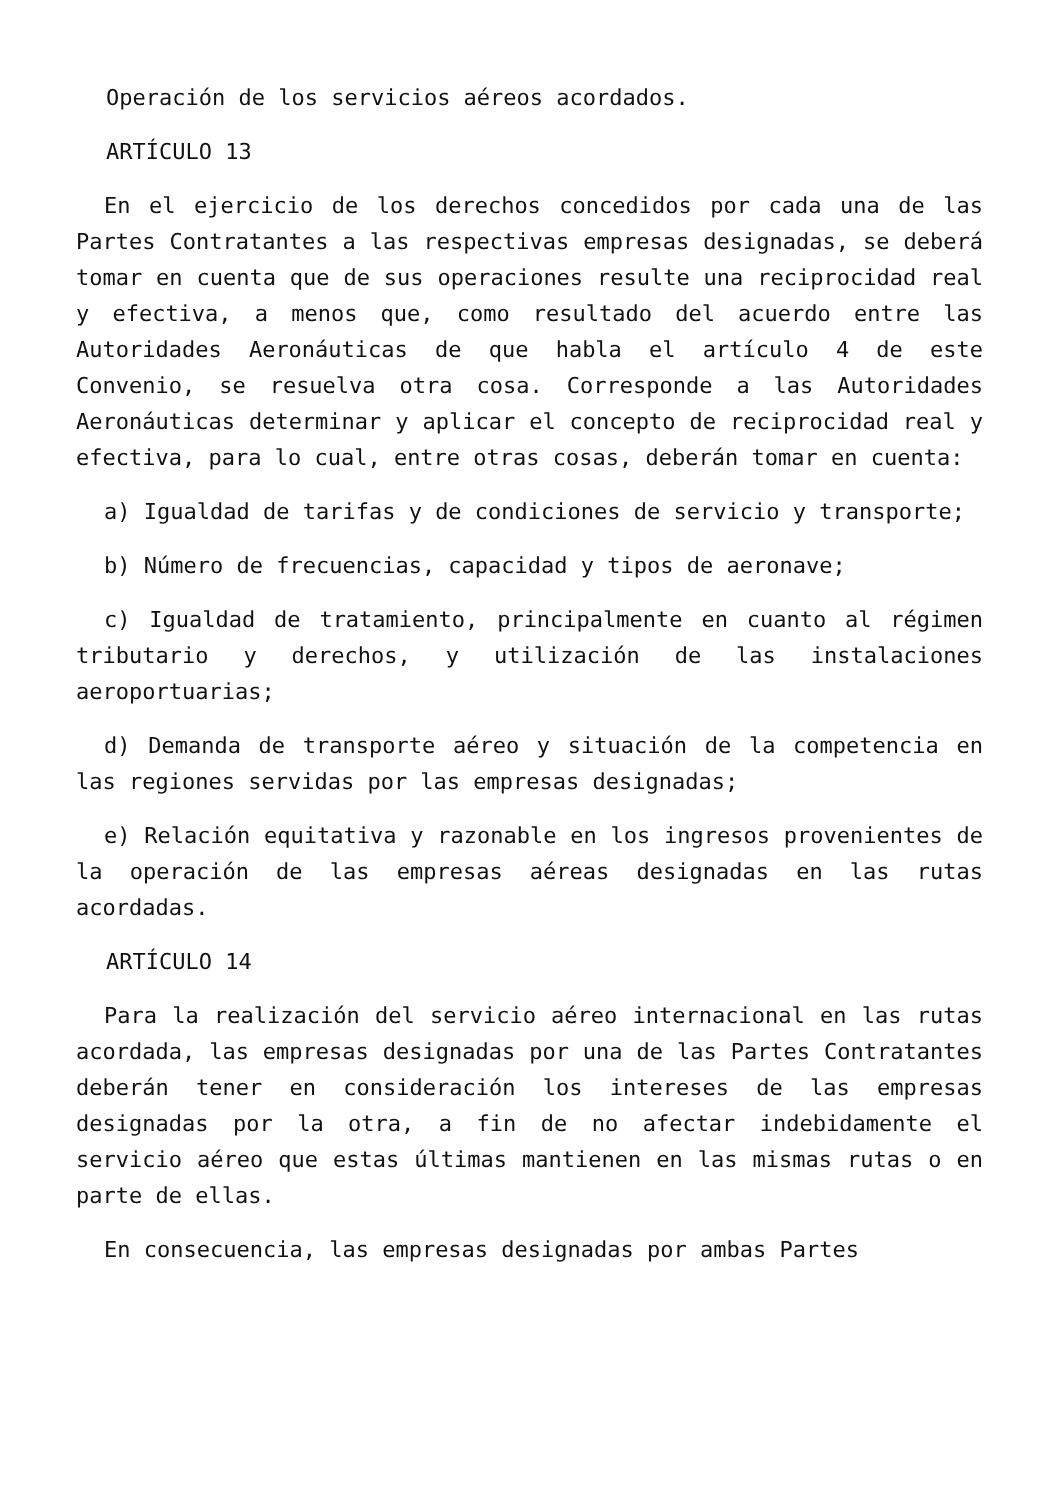Operación de los servicios aéreos acordados.
ARTÍCULO 13
En el ejercicio de los derechos concedidos por cada una de las Partes Contratantes a las respectivas empresas designadas, se deberá tomar en cuenta que de sus operaciones resulte una reciprocidad real y efectiva, a menos que, como resultado del acuerdo entre las Autoridades Aeronáuticas de que habla el artículo 4 de este Convenio, se resuelva otra cosa. Corresponde a las Autoridades Aeronáuticas determinar y aplicar el concepto de reciprocidad real y efectiva, para lo cual, entre otras cosas, deberán tomar en cuenta:
a) Igualdad de tarifas y de condiciones de servicio y transporte;
b) Número de frecuencias, capacidad y tipos de aeronave;
c) Igualdad de tratamiento, principalmente en cuanto al régimen tributario y derechos, y utilización de las instalaciones aeroportuarias;
d) Demanda de transporte aéreo y situación de la competencia en las regiones servidas por las empresas designadas;
e) Relación equitativa y razonable en los ingresos provenientes de la operación de las empresas aéreas designadas en las rutas acordadas.
ARTÍCULO 14
Para la realización del servicio aéreo internacional en las rutas acordada, las empresas designadas por una de las Partes Contratantes deberán tener en consideración los intereses de las empresas designadas por la otra, a fin de no afectar indebidamente el servicio aéreo que estas últimas mantienen en las mismas rutas o en parte de ellas.
En consecuencia, las empresas designadas por ambas Partes